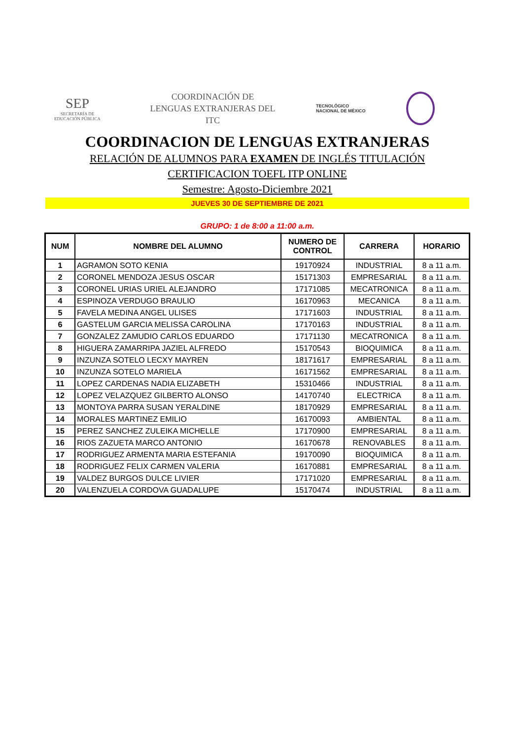SEP
SECRETARÍA DE
EDUCACIÓN PÚBLICA
COORDINACIÓN DE
LENGUAS EXTRANJERAS DEL
ITC
TECNOLÓGICO
NACIONAL DE MÉXICO
COORDINACION DE LENGUAS EXTRANJERAS
RELACIÓN DE ALUMNOS PARA EXAMEN DE INGLÉS TITULACIÓN
CERTIFICACION TOEFL ITP ONLINE
Semestre: Agosto-Diciembre 2021
JUEVES 30 DE SEPTIEMBRE DE 2021
GRUPO: 1 de 8:00 a 11:00 a.m.
| NUM | NOMBRE DEL ALUMNO | NUMERO DE CONTROL | CARRERA | HORARIO |
| --- | --- | --- | --- | --- |
| 1 | AGRAMON SOTO KENIA | 19170924 | INDUSTRIAL | 8 a 11 a.m. |
| 2 | CORONEL MENDOZA JESUS OSCAR | 15171303 | EMPRESARIAL | 8 a 11 a.m. |
| 3 | CORONEL URIAS URIEL ALEJANDRO | 17171085 | MECATRONICA | 8 a 11 a.m. |
| 4 | ESPINOZA VERDUGO BRAULIO | 16170963 | MECANICA | 8 a 11 a.m. |
| 5 | FAVELA MEDINA ANGEL ULISES | 17171603 | INDUSTRIAL | 8 a 11 a.m. |
| 6 | GASTELUM GARCIA MELISSA CAROLINA | 17170163 | INDUSTRIAL | 8 a 11 a.m. |
| 7 | GONZALEZ ZAMUDIO CARLOS EDUARDO | 17171130 | MECATRONICA | 8 a 11 a.m. |
| 8 | HIGUERA ZAMARRIPA JAZIEL ALFREDO | 15170543 | BIOQUIMICA | 8 a 11 a.m. |
| 9 | INZUNZA SOTELO LECXY MAYREN | 18171617 | EMPRESARIAL | 8 a 11 a.m. |
| 10 | INZUNZA SOTELO MARIELA | 16171562 | EMPRESARIAL | 8 a 11 a.m. |
| 11 | LOPEZ CARDENAS NADIA ELIZABETH | 15310466 | INDUSTRIAL | 8 a 11 a.m. |
| 12 | LOPEZ VELAZQUEZ GILBERTO ALONSO | 14170740 | ELECTRICA | 8 a 11 a.m. |
| 13 | MONTOYA PARRA SUSAN YERALDINE | 18170929 | EMPRESARIAL | 8 a 11 a.m. |
| 14 | MORALES MARTINEZ EMILIO | 16170093 | AMBIENTAL | 8 a 11 a.m. |
| 15 | PEREZ SANCHEZ ZULEIKA MICHELLE | 17170900 | EMPRESARIAL | 8 a 11 a.m. |
| 16 | RIOS ZAZUETA MARCO ANTONIO | 16170678 | RENOVABLES | 8 a 11 a.m. |
| 17 | RODRIGUEZ ARMENTA MARIA ESTEFANIA | 19170090 | BIOQUIMICA | 8 a 11 a.m. |
| 18 | RODRIGUEZ FELIX CARMEN VALERIA | 16170881 | EMPRESARIAL | 8 a 11 a.m. |
| 19 | VALDEZ BURGOS DULCE LIVIER | 17171020 | EMPRESARIAL | 8 a 11 a.m. |
| 20 | VALENZUELA CORDOVA GUADALUPE | 15170474 | INDUSTRIAL | 8 a 11 a.m. |